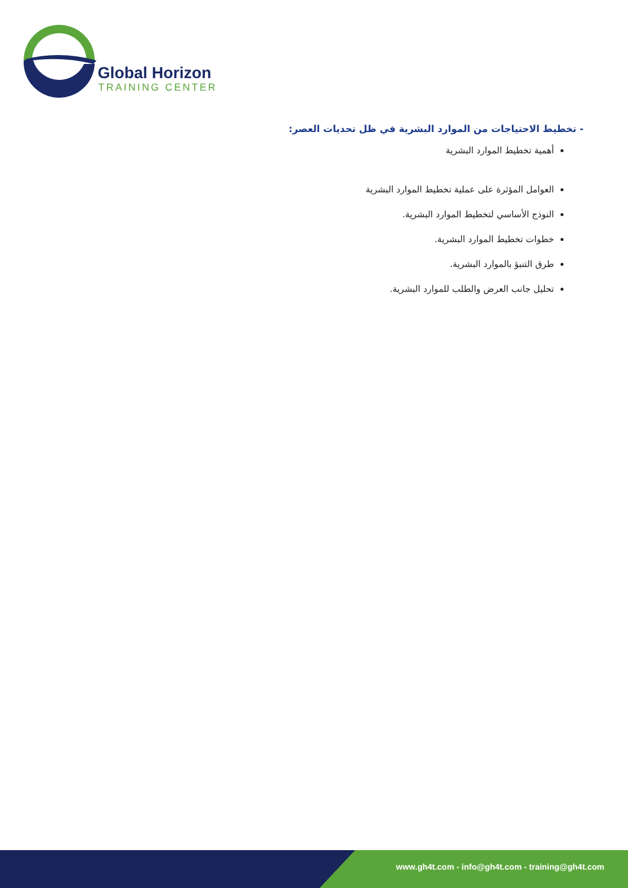Global Horizon
TRAINING CENTER
- تخطيط الاحتياجات من الموارد البشرية في ظل تحديات العصر:
أهمية تخطيط الموارد البشرية
العوامل المؤثرة على عملية تخطيط الموارد البشرية
النوذج الأساسي لتخطيط الموارد البشرية.
خطوات تخطيط الموارد البشرية.
طرق التنبؤ بالموارد البشرية.
تحليل جانب العرض والطلب للموارد البشرية.
www.gh4t.com - info@gh4t.com - training@gh4t.com